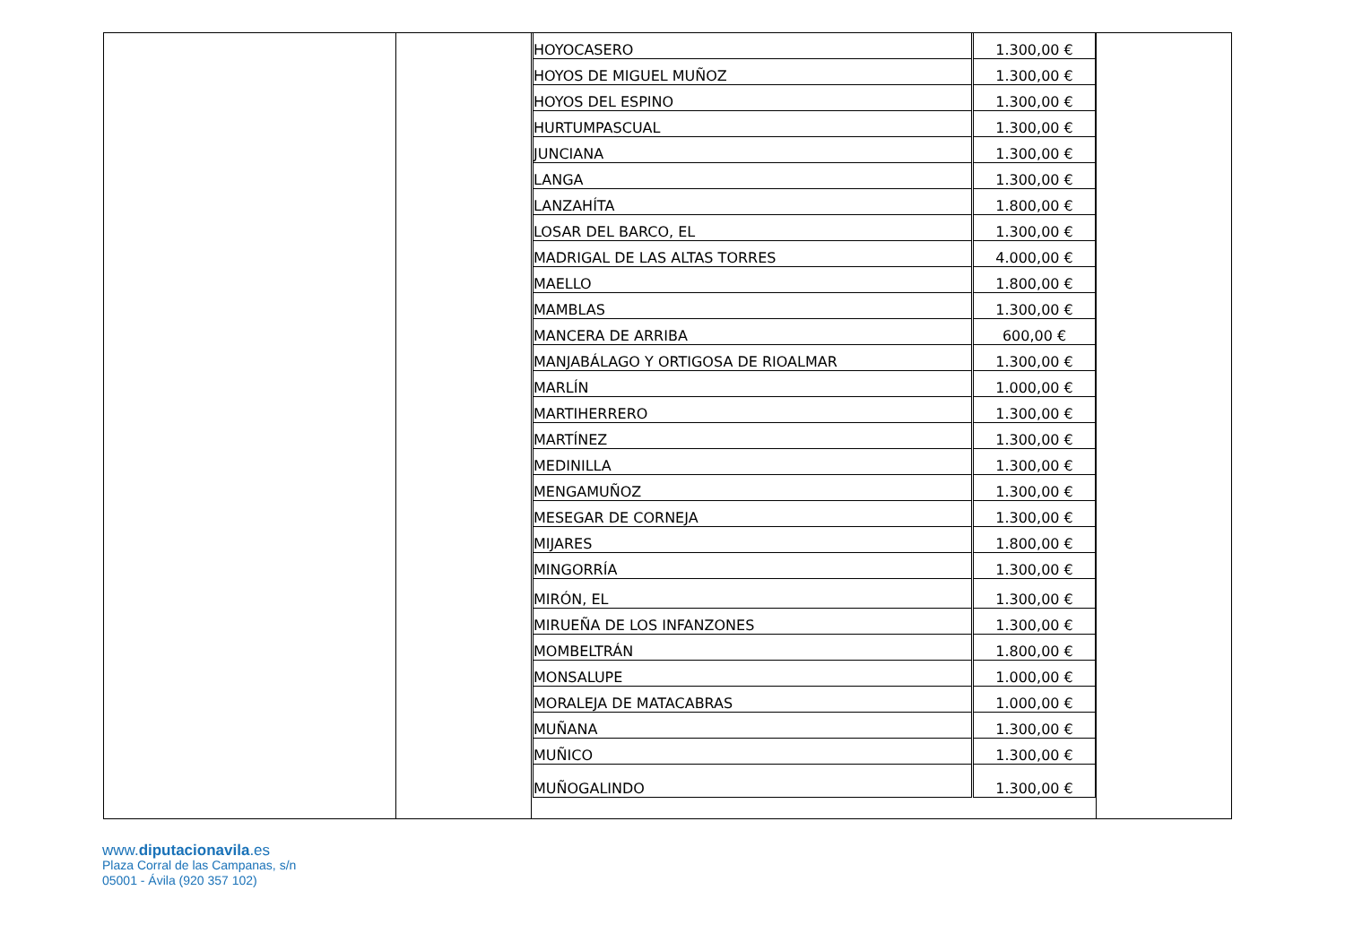| HOYOCASERO | 1.300,00 € |
| HOYOS DE MIGUEL MUÑOZ | 1.300,00 € |
| HOYOS DEL ESPINO | 1.300,00 € |
| HURTUMPASCUAL | 1.300,00 € |
| JUNCIANA | 1.300,00 € |
| LANGA | 1.300,00 € |
| LANZAHÍTA | 1.800,00 € |
| LOSAR DEL BARCO, EL | 1.300,00 € |
| MADRIGAL DE LAS ALTAS TORRES | 4.000,00 € |
| MAELLO | 1.800,00 € |
| MAMBLAS | 1.300,00 € |
| MANCERA DE ARRIBA | 600,00 € |
| MANJABÁLAGO Y ORTIGOSA DE RIOALMAR | 1.300,00 € |
| MARLÍN | 1.000,00 € |
| MARTIHERRERO | 1.300,00 € |
| MARTÍNEZ | 1.300,00 € |
| MEDINILLA | 1.300,00 € |
| MENGAMUÑOZ | 1.300,00 € |
| MESEGAR DE CORNEJA | 1.300,00 € |
| MIJARES | 1.800,00 € |
| MINGORRÍA | 1.300,00 € |
| MIRÓN, EL | 1.300,00 € |
| MIRUEÑA DE LOS INFANZONES | 1.300,00 € |
| MOMBELTRÁN | 1.800,00 € |
| MONSALUPE | 1.000,00 € |
| MORALEJA DE MATACABRAS | 1.000,00 € |
| MUÑANA | 1.300,00 € |
| MUÑICO | 1.300,00 € |
| MUÑOGALINDO | 1.300,00 € |
www.diputacionavila.es
Plaza Corral de las Campanas, s/n
05001 - Ávila (920 357 102)